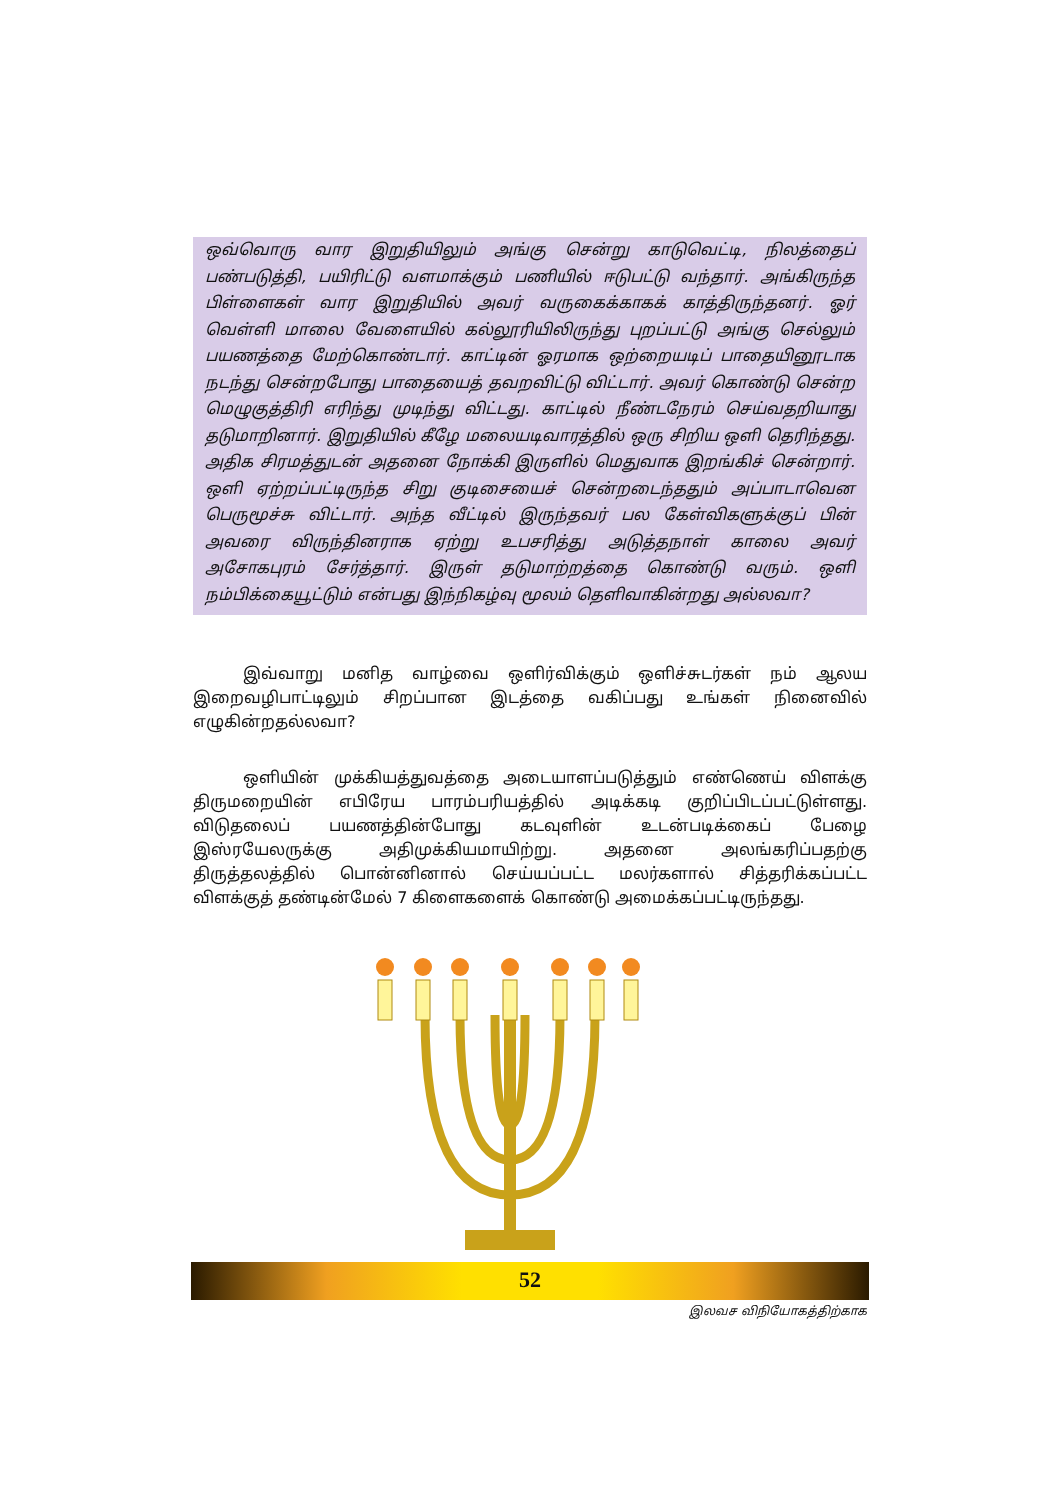ஒவ்வொரு வார இறுதியிலும் அங்கு சென்று காடுவெட்டி, நிலத்தைப் பண்படுத்தி, பயிரிட்டு வளமாக்கும் பணியில் ஈடுபட்டு வந்தார். அங்கிருந்த பிள்ளைகள் வார இறுதியில் அவர் வருகைக்காகக் காத்திருந்தனர். ஓர் வெள்ளி மாலை வேளையில் கல்லூரியிலிருந்து புறப்பட்டு அங்கு செல்லும் பயணத்தை மேற்கொண்டார். காட்டின் ஓரமாக ஒற்றையடிப் பாதையினூடாக நடந்து சென்றபோது பாதையைத் தவறவிட்டு விட்டார். அவர் கொண்டு சென்ற மெழுகுத்திரி எரிந்து முடிந்து விட்டது. காட்டில் நீண்டநேரம் செய்வதறியாது தடுமாறினார். இறுதியில் கீழே மலையடிவாரத்தில் ஒரு சிறிய ஒளி தெரிந்தது. அதிக சிரமத்துடன் அதனை நோக்கி இருளில் மெதுவாக இறங்கிச் சென்றார். ஒளி ஏற்றப்பட்டிருந்த சிறு குடிசையைச் சென்றடைந்ததும் அப்பாடாவென பெருமூச்சு விட்டார். அந்த வீட்டில் இருந்தவர் பல கேள்விகளுக்குப் பின் அவரை விருந்தினராக ஏற்று உபசரித்து அடுத்தநாள் காலை அவர் அசோகபுரம் சேர்த்தார். இருள் தடுமாற்றத்தை கொண்டு வரும். ஒளி நம்பிக்கையூட்டும் என்பது இந்நிகழ்வு மூலம் தெளிவாகின்றது அல்லவா?
இவ்வாறு மனித வாழ்வை ஒளிர்விக்கும் ஒளிச்சுடர்கள் நம் ஆலய இறைவழிபாட்டிலும் சிறப்பான இடத்தை வகிப்பது உங்கள் நினைவில் எழுகின்றதல்லவா?
ஒளியின் முக்கியத்துவத்தை அடையாளப்படுத்தும் எண்ணெய் விளக்கு திருமறையின் எபிரேய பாரம்பரியத்தில் அடிக்கடி குறிப்பிடப்பட்டுள்ளது. விடுதலைப் பயணத்தின்போது கடவுளின் உடன்படிக்கைப் பேழை இஸ்ரயேலருக்கு அதிமுக்கியமாயிற்று. அதனை அலங்கரிப்பதற்கு திருத்தலத்தில் பொன்னினால் செய்யப்பட்ட மலர்களால் சித்தரிக்கப்பட்ட விளக்குத் தண்டின்மேல் 7 கிளைகளைக் கொண்டு அமைக்கப்பட்டிருந்தது.
52
இலவச விநியோகத்திற்காக